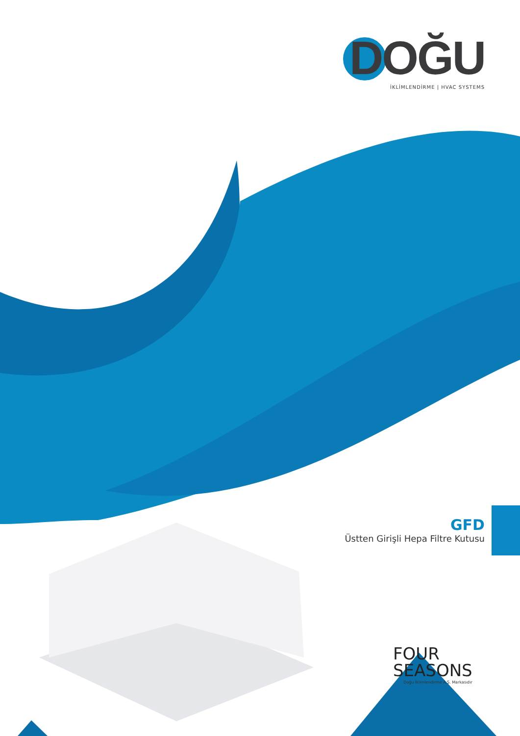DOĞU
İKLİMLENDİRME | HVAC SYSTEMS
GFD
Üstten Girişli Hepa Filtre Kutusu
FOUR
SEASONS
Doğu İklimlendirme A.Ş. Markasıdır